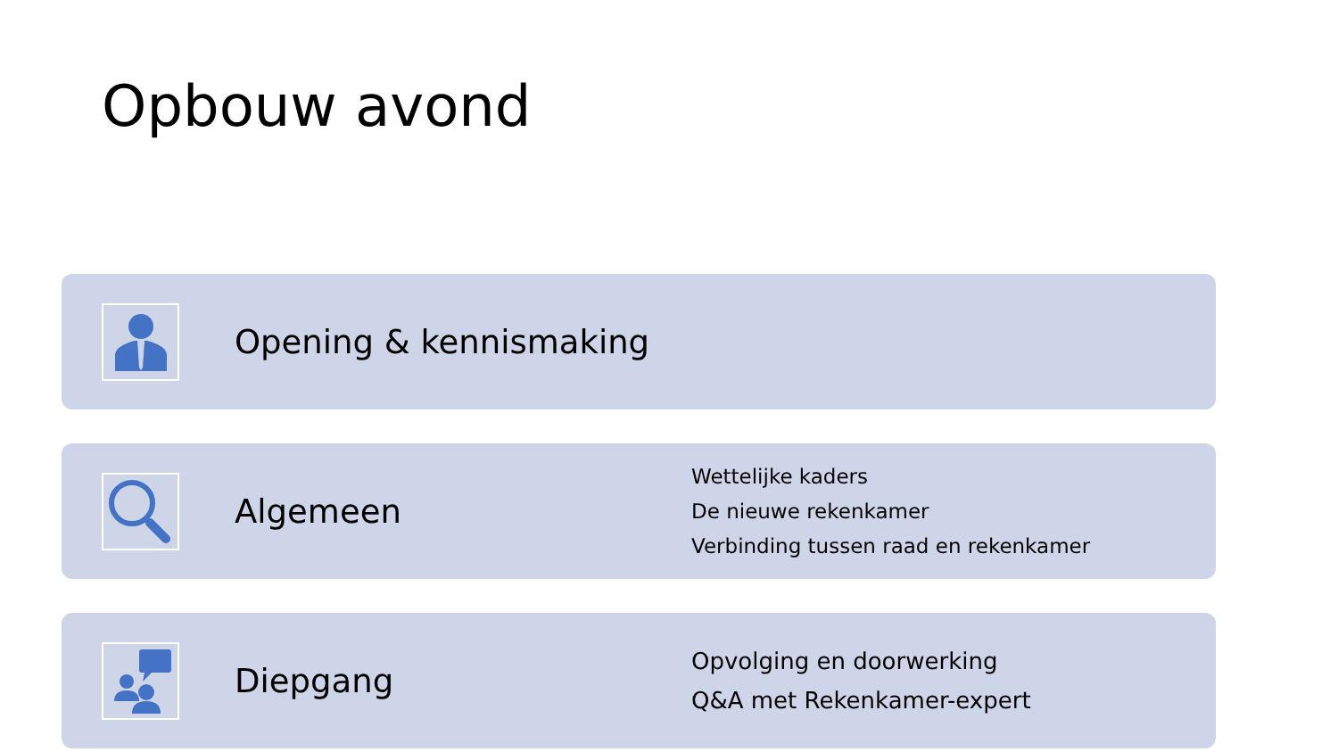Opbouw avond
Opening & kennismaking
Algemeen
Wettelijke kaders
De nieuwe rekenkamer
Verbinding tussen raad en rekenkamer
Diepgang
Opvolging en doorwerking
Q&A met Rekenkamer-expert